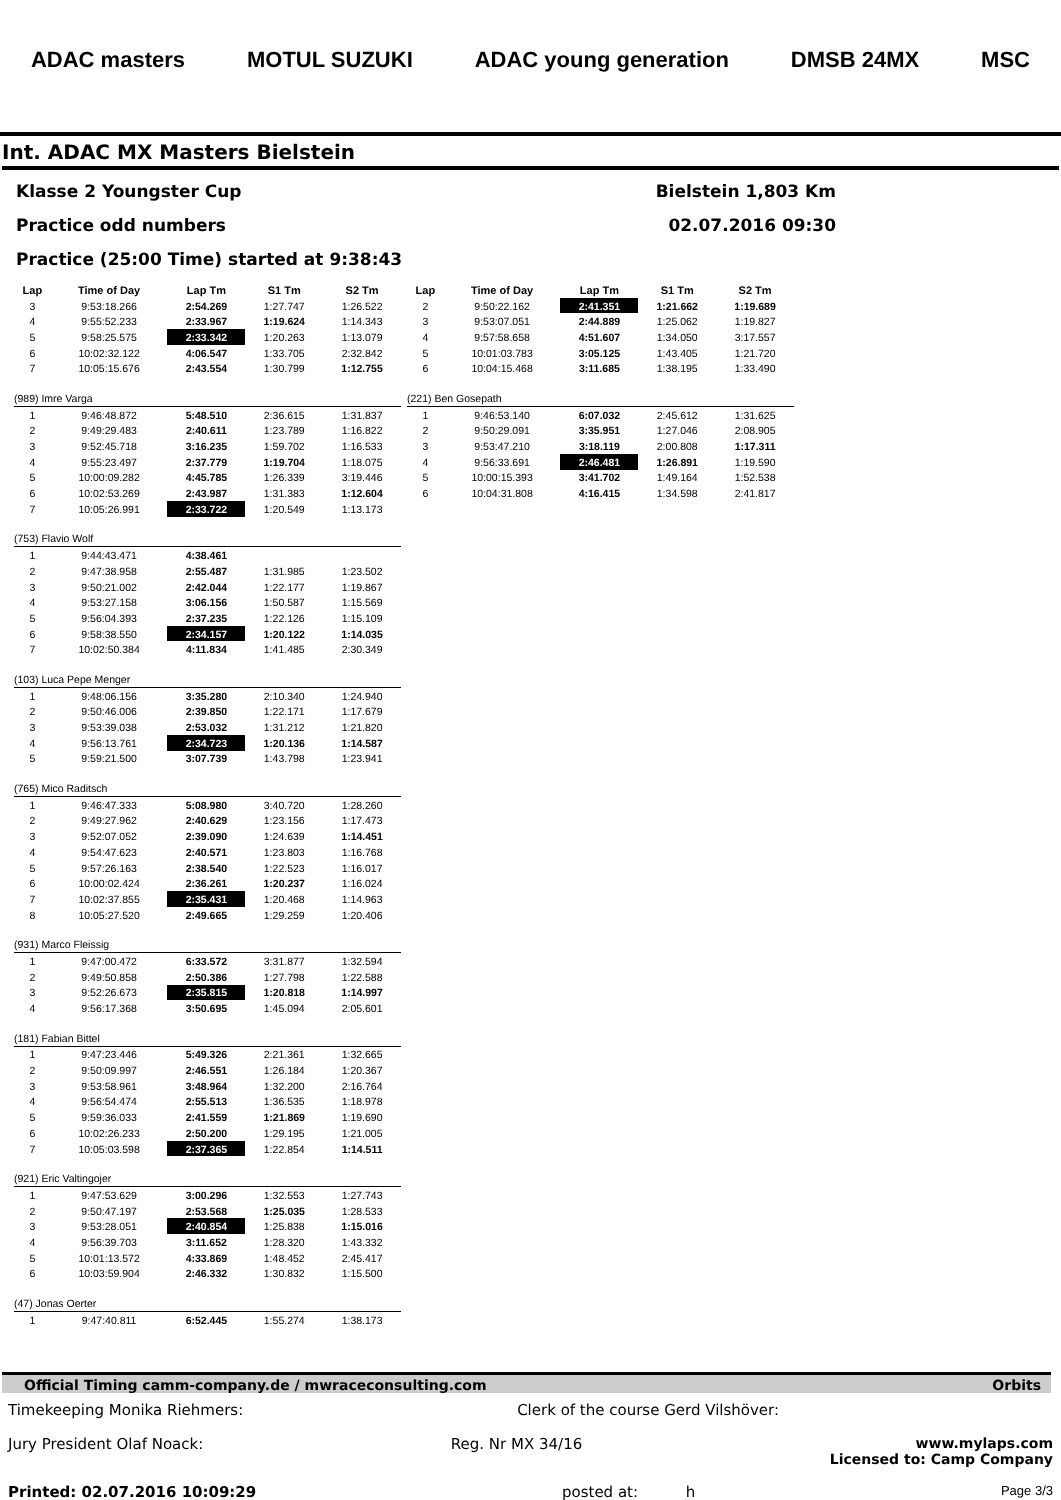ADAC masters MOTUL SUZUKI ADAC young generation DMSB 24MX MSC
Int. ADAC MX Masters Bielstein
Klasse 2 Youngster Cup Bielstein 1,803 Km
Practice odd numbers 02.07.2016 09:30
Practice (25:00 Time) started at 9:38:43
| Lap | Time of Day | Lap Tm | S1 Tm | S2 Tm |
| --- | --- | --- | --- | --- |
| 3 | 9:53:18.266 | 2:54.269 | 1:27.747 | 1:26.522 |
| 4 | 9:55:52.233 | 2:33.967 | 1:19.624 | 1:14.343 |
| 5 | 9:58:25.575 | 2:33.342 | 1:20.263 | 1:13.079 |
| 6 | 10:02:32.122 | 4:06.547 | 1:33.705 | 2:32.842 |
| 7 | 10:05:15.676 | 2:43.554 | 1:30.799 | 1:12.755 |
| (989) Imre Varga | | | | |
| 1 | 9:46:48.872 | 5:48.510 | 2:36.615 | 1:31.837 |
| 2 | 9:49:29.483 | 2:40.611 | 1:23.789 | 1:16.822 |
| 3 | 9:52:45.718 | 3:16.235 | 1:59.702 | 1:16.533 |
| 4 | 9:55:23.497 | 2:37.779 | 1:19.704 | 1:18.075 |
| 5 | 10:00:09.282 | 4:45.785 | 1:26.339 | 3:19.446 |
| 6 | 10:02:53.269 | 2:43.987 | 1:31.383 | 1:12.604 |
| 7 | 10:05:26.991 | 2:33.722 | 1:20.549 | 1:13.173 |
| (753) Flavio Wolf | | | | |
| 1 | 9:44:43.471 | 4:38.461 | | |
| 2 | 9:47:38.958 | 2:55.487 | 1:31.985 | 1:23.502 |
| 3 | 9:50:21.002 | 2:42.044 | 1:22.177 | 1:19.867 |
| 4 | 9:53:27.158 | 3:06.156 | 1:50.587 | 1:15.569 |
| 5 | 9:56:04.393 | 2:37.235 | 1:22.126 | 1:15.109 |
| 6 | 9:58:38.550 | 2:34.157 | 1:20.122 | 1:14.035 |
| 7 | 10:02:50.384 | 4:11.834 | 1:41.485 | 2:30.349 |
| (103) Luca Pepe Menger | | | | |
| 1 | 9:48:06.156 | 3:35.280 | 2:10.340 | 1:24.940 |
| 2 | 9:50:46.006 | 2:39.850 | 1:22.171 | 1:17.679 |
| 3 | 9:53:39.038 | 2:53.032 | 1:31.212 | 1:21.820 |
| 4 | 9:56:13.761 | 2:34.723 | 1:20.136 | 1:14.587 |
| 5 | 9:59:21.500 | 3:07.739 | 1:43.798 | 1:23.941 |
| (765) Mico Raditsch | | | | |
| 1 | 9:46:47.333 | 5:08.980 | 3:40.720 | 1:28.260 |
| 2 | 9:49:27.962 | 2:40.629 | 1:23.156 | 1:17.473 |
| 3 | 9:52:07.052 | 2:39.090 | 1:24.639 | 1:14.451 |
| 4 | 9:54:47.623 | 2:40.571 | 1:23.803 | 1:16.768 |
| 5 | 9:57:26.163 | 2:38.540 | 1:22.523 | 1:16.017 |
| 6 | 10:00:02.424 | 2:36.261 | 1:20.237 | 1:16.024 |
| 7 | 10:02:37.855 | 2:35.431 | 1:20.468 | 1:14.963 |
| 8 | 10:05:27.520 | 2:49.665 | 1:29.259 | 1:20.406 |
| (931) Marco Fleissig | | | | |
| 1 | 9:47:00.472 | 6:33.572 | 3:31.877 | 1:32.594 |
| 2 | 9:49:50.858 | 2:50.386 | 1:27.798 | 1:22.588 |
| 3 | 9:52:26.673 | 2:35.815 | 1:20.818 | 1:14.997 |
| 4 | 9:56:17.368 | 3:50.695 | 1:45.094 | 2:05.601 |
| (181) Fabian Bittel | | | | |
| 1 | 9:47:23.446 | 5:49.326 | 2:21.361 | 1:32.665 |
| 2 | 9:50:09.997 | 2:46.551 | 1:26.184 | 1:20.367 |
| 3 | 9:53:58.961 | 3:48.964 | 1:32.200 | 2:16.764 |
| 4 | 9:56:54.474 | 2:55.513 | 1:36.535 | 1:18.978 |
| 5 | 9:59:36.033 | 2:41.559 | 1:21.869 | 1:19.690 |
| 6 | 10:02:26.233 | 2:50.200 | 1:29.195 | 1:21.005 |
| 7 | 10:05:03.598 | 2:37.365 | 1:22.854 | 1:14.511 |
| (921) Eric Valtingojer | | | | |
| 1 | 9:47:53.629 | 3:00.296 | 1:32.553 | 1:27.743 |
| 2 | 9:50:47.197 | 2:53.568 | 1:25.035 | 1:28.533 |
| 3 | 9:53:28.051 | 2:40.854 | 1:25.838 | 1:15.016 |
| 4 | 9:56:39.703 | 3:11.652 | 1:28.320 | 1:43.332 |
| 5 | 10:01:13.572 | 4:33.869 | 1:48.452 | 2:45.417 |
| 6 | 10:03:59.904 | 2:46.332 | 1:30.832 | 1:15.500 |
| (47) Jonas Oerter | | | | |
| 1 | 9:47:40.811 | 6:52.445 | 1:55.274 | 1:38.173 |
| Lap | Time of Day | Lap Tm | S1 Tm | S2 Tm |
| --- | --- | --- | --- | --- |
| 2 | 9:50:22.162 | 2:41.351 | 1:21.662 | 1:19.689 |
| 3 | 9:53:07.051 | 2:44.889 | 1:25.062 | 1:19.827 |
| 4 | 9:57:58.658 | 4:51.607 | 1:34.050 | 3:17.557 |
| 5 | 10:01:03.783 | 3:05.125 | 1:43.405 | 1:21.720 |
| 6 | 10:04:15.468 | 3:11.685 | 1:38.195 | 1:33.490 |
| (221) Ben Gosepath | | | | |
| 1 | 9:46:53.140 | 6:07.032 | 2:45.612 | 1:31.625 |
| 2 | 9:50:29.091 | 3:35.951 | 1:27.046 | 2:08.905 |
| 3 | 9:53:47.210 | 3:18.119 | 2:00.808 | 1:17.311 |
| 4 | 9:56:33.691 | 2:46.481 | 1:26.891 | 1:19.590 |
| 5 | 10:00:15.393 | 3:41.702 | 1:49.164 | 1:52.538 |
| 6 | 10:04:31.808 | 4:16.415 | 1:34.598 | 2:41.817 |
Official Timing camm-company.de / mwraceconsulting.com Orbits
Timekeeping Monika Riehmers: Clerk of the course Gerd Vilshöver:
Jury President Olaf Noack: Reg. Nr MX 34/16 www.mylaps.com
Licensed to: Camp Company
Printed: 02.07.2016 10:09:29 posted at: h Page 3/3